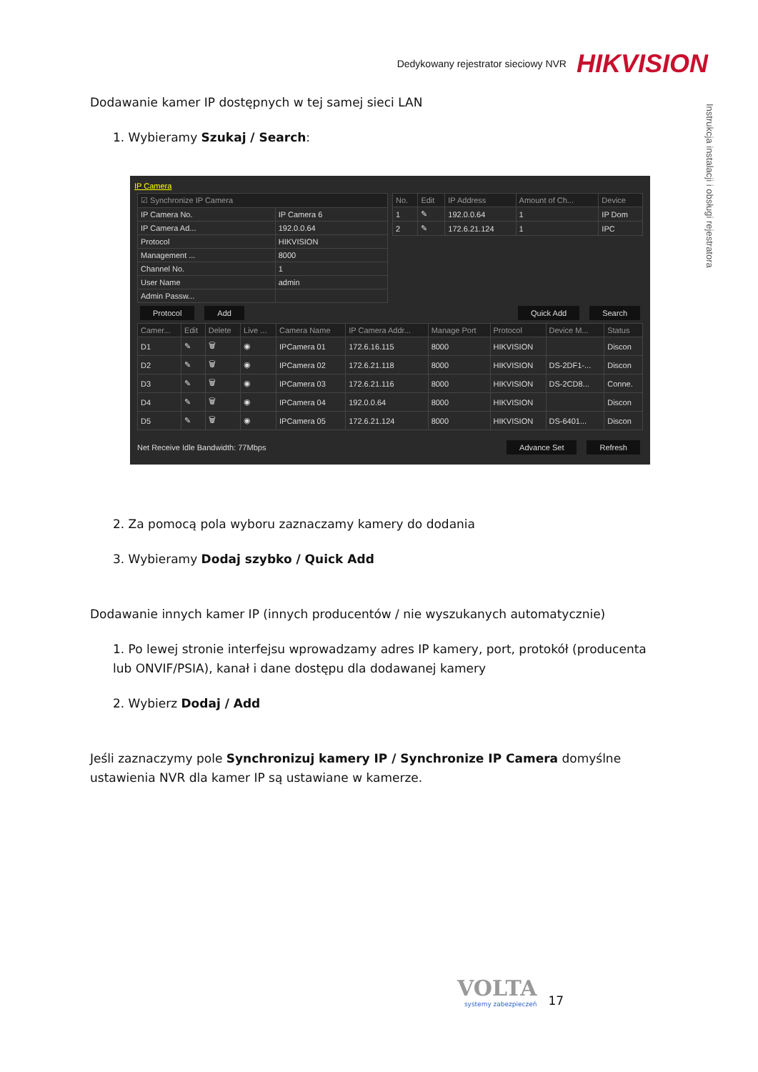Dedykowany rejestrator sieciowy NVR HIKVISION
Instrukcja instalacji i obsługi rejestratora
Dodawanie kamer IP dostępnych w tej samej sieci LAN
1. Wybieramy Szukaj / Search:
IP Camera
| ☑ Synchronize IP Camera | |
| --- | --- |
| IP Camera No. | IP Camera 6 |
| IP Camera Ad... | 192.0.0.64 |
| Protocol | HIKVISION |
| Management ... | 8000 |
| Channel No. | 1 |
| User Name | admin |
| Admin Passw... | |
| No. | Edit | IP Address | Amount of Ch... | Device |
| --- | --- | --- | --- | --- |
| 1 | ✎ | 192.0.0.64 | 1 | IP Dom |
| 2 | ✎ | 172.6.21.124 | 1 | IPC |
Protocol Add Quick Add Search
| Camer... | Edit | Delete | Live ... | Camera Name | IP Camera Addr... | Manage Port | Protocol | Device M... | Status |
| --- | --- | --- | --- | --- | --- | --- | --- | --- | --- |
| D1 | ✎ | 🗑 | ◉ | IPCamera 01 | 172.6.16.115 | 8000 | HIKVISION | | Discon |
| D2 | ✎ | 🗑 | ◉ | IPCamera 02 | 172.6.21.118 | 8000 | HIKVISION | DS-2DF1-... | Discon |
| D3 | ✎ | 🗑 | ◉ | IPCamera 03 | 172.6.21.116 | 8000 | HIKVISION | DS-2CD8... | Conne. |
| D4 | ✎ | 🗑 | ◉ | IPCamera 04 | 192.0.0.64 | 8000 | HIKVISION | | Discon |
| D5 | ✎ | 🗑 | ◉ | IPCamera 05 | 172.6.21.124 | 8000 | HIKVISION | DS-6401... | Discon |
Net Receive Idle Bandwidth: 77Mbps Advance Set Refresh
2. Za pomocą pola wyboru zaznaczamy kamery do dodania
3. Wybieramy Dodaj szybko / Quick Add
Dodawanie innych kamer IP (innych producentów / nie wyszukanych automatycznie)
1. Po lewej stronie interfejsu wprowadzamy adres IP kamery, port, protokół (producenta lub ONVIF/PSIA), kanał i dane dostępu dla dodawanej kamery
2. Wybierz Dodaj / Add
Jeśli zaznaczymy pole Synchronizuj kamery IP / Synchronize IP Camera domyślne ustawienia NVR dla kamer IP są ustawiane w kamerze.
VOLTA
systemy zabezpieczeń
17